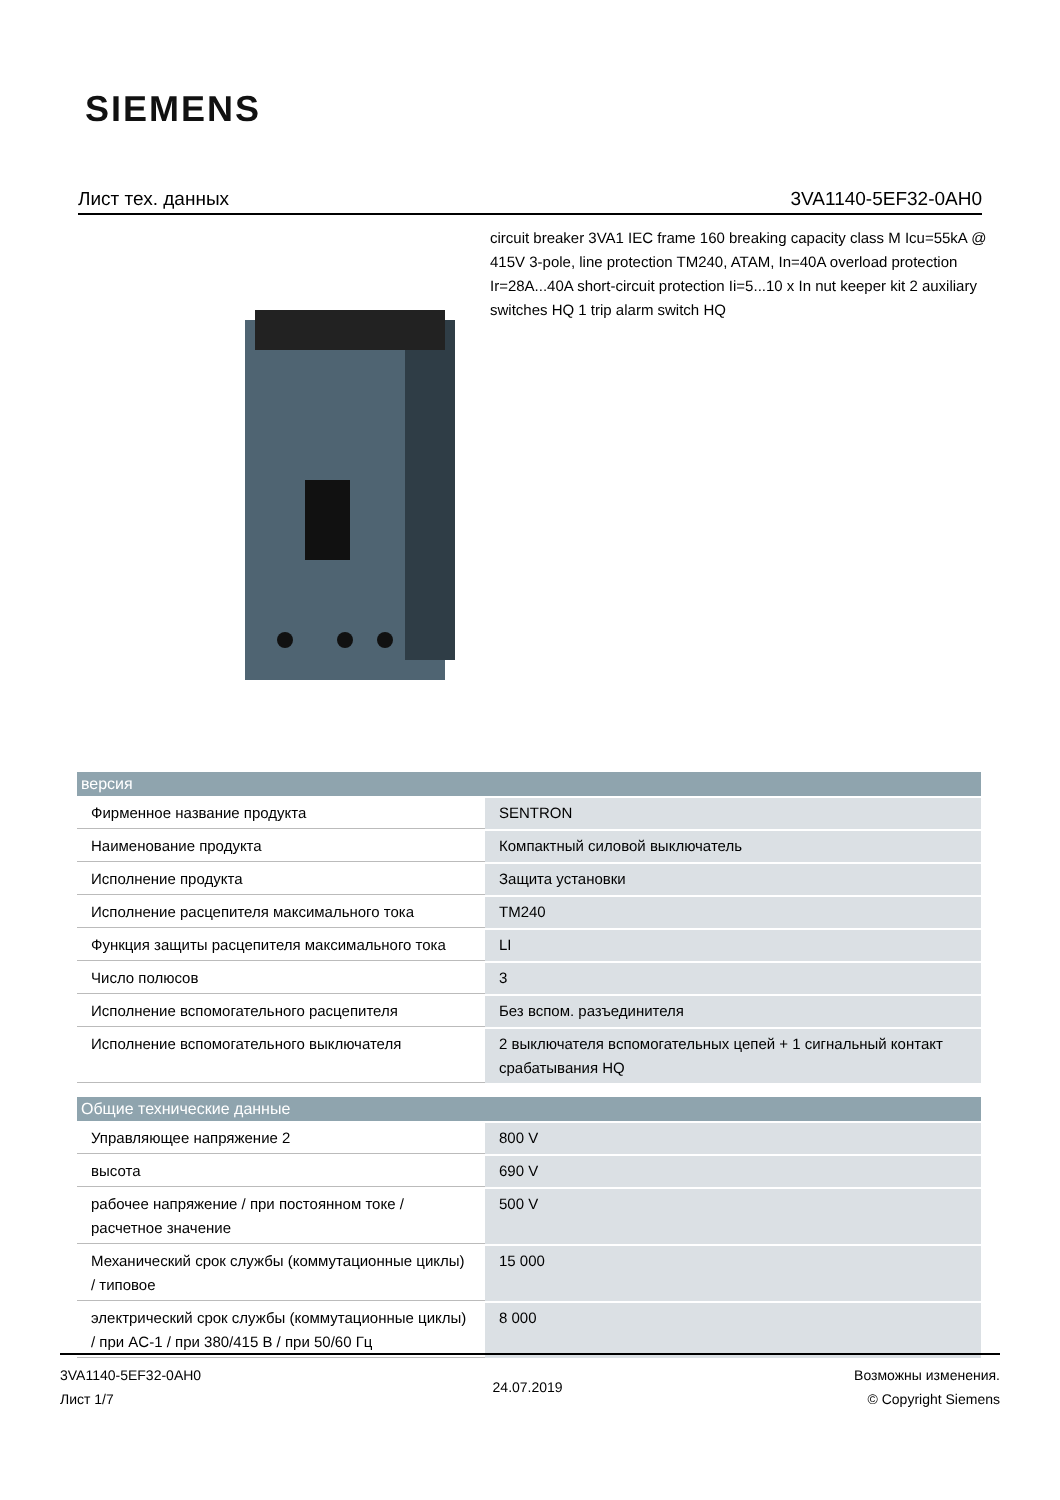SIEMENS
Лист тех. данных 3VA1140-5EF32-0AH0
circuit breaker 3VA1 IEC frame 160 breaking capacity class M Icu=55kA @ 415V 3-pole, line protection TM240, ATAM, In=40A overload protection Ir=28A...40A short-circuit protection Ii=5...10 x In nut keeper kit 2 auxiliary switches HQ 1 trip alarm switch HQ
| версия | |
| --- | --- |
| Фирменное название продукта | SENTRON |
| Наименование продукта | Компактный силовой выключатель |
| Исполнение продукта | Защита установки |
| Исполнение расцепителя максимального тока | TM240 |
| Функция защиты расцепителя максимального тока | LI |
| Число полюсов | 3 |
| Исполнение вспомогательного расцепителя | Без вспом. разъединителя |
| Исполнение вспомогательного выключателя | 2 выключателя вспомогательных цепей + 1 сигнальный контакт срабатывания HQ |
| Общие технические данные | |
| Управляющее напряжение 2 | 800 V |
| высота | 690 V |
| рабочее напряжение / при постоянном токе / расчетное значение | 500 V |
| Механический срок службы (коммутационные циклы) / типовое | 15 000 |
| электрический срок службы (коммутационные циклы) / при AC-1 / при 380/415 В / при 50/60 Гц | 8 000 |
3VA1140-5EF32-0AH0
Лист 1/7
24.07.2019
Возможны изменения.
© Copyright Siemens